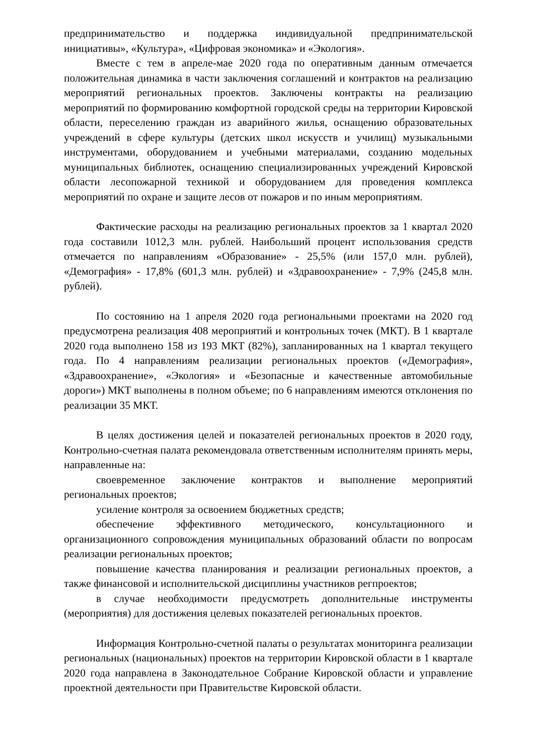предпринимательство и поддержка индивидуальной предпринимательской инициативы», «Культура», «Цифровая экономика» и «Экология».
Вместе с тем в апреле-мае 2020 года по оперативным данным отмечается положительная динамика в части заключения соглашений и контрактов на реализацию мероприятий региональных проектов. Заключены контракты на реализацию мероприятий по формированию комфортной городской среды на территории Кировской области, переселению граждан из аварийного жилья, оснащению образовательных учреждений в сфере культуры (детских школ искусств и училищ) музыкальными инструментами, оборудованием и учебными материалами, созданию модельных муниципальных библиотек, оснащению специализированных учреждений Кировской области лесопожарной техникой и оборудованием для проведения комплекса мероприятий по охране и защите лесов от пожаров и по иным мероприятиям.
Фактические расходы на реализацию региональных проектов за 1 квартал 2020 года составили 1012,3 млн. рублей. Наибольший процент использования средств отмечается по направлениям «Образование» - 25,5% (или 157,0 млн. рублей), «Демография» - 17,8% (601,3 млн. рублей) и «Здравоохранение» - 7,9% (245,8 млн. рублей).
По состоянию на 1 апреля 2020 года региональными проектами на 2020 год предусмотрена реализация 408 мероприятий и контрольных точек (МКТ). В 1 квартале 2020 года выполнено 158 из 193 МКТ (82%), запланированных на 1 квартал текущего года. По 4 направлениям реализации региональных проектов («Демография», «Здравоохранение», «Экология» и «Безопасные и качественные автомобильные дороги») МКТ выполнены в полном объеме; по 6 направлениям имеются отклонения по реализации 35 МКТ.
В целях достижения целей и показателей региональных проектов в 2020 году, Контрольно-счетная палата рекомендовала ответственным исполнителям принять меры, направленные на:
своевременное заключение контрактов и выполнение мероприятий региональных проектов;
усиление контроля за освоением бюджетных средств;
обеспечение эффективного методического, консультационного и организационного сопровождения муниципальных образований области по вопросам реализации региональных проектов;
повышение качества планирования и реализации региональных проектов, а также финансовой и исполнительской дисциплины участников регпроектов;
в случае необходимости предусмотреть дополнительные инструменты (мероприятия) для достижения целевых показателей региональных проектов.
Информация Контрольно-счетной палаты о результатах мониторинга реализации региональных (национальных) проектов на территории Кировской области в 1 квартале 2020 года направлена в Законодательное Собрание Кировской области и управление проектной деятельности при Правительстве Кировской области.